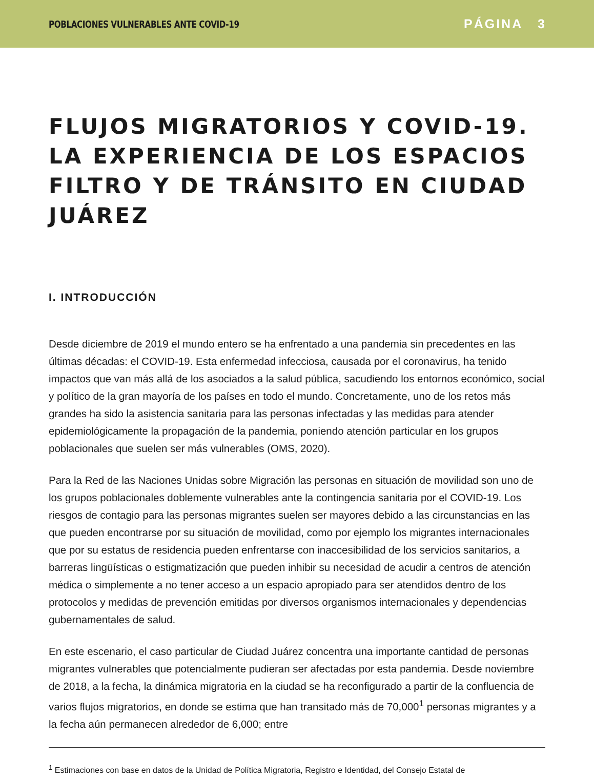POBLACIONES VULNERABLES ANTE COVID-19 PÁGINA 3
FLUJOS MIGRATORIOS Y COVID-19. LA EXPERIENCIA DE LOS ESPACIOS FILTRO Y DE TRÁNSITO EN CIUDAD JUÁREZ
I. INTRODUCCIÓN
Desde diciembre de 2019 el mundo entero se ha enfrentado a una pandemia sin precedentes en las últimas décadas: el COVID-19. Esta enfermedad infecciosa, causada por el coronavirus, ha tenido impactos que van más allá de los asociados a la salud pública, sacudiendo los entornos económico, social y político de la gran mayoría de los países en todo el mundo. Concretamente, uno de los retos más grandes ha sido la asistencia sanitaria para las personas infectadas y las medidas para atender epidemiológicamente la propagación de la pandemia, poniendo atención particular en los grupos poblacionales que suelen ser más vulnerables (OMS, 2020).
Para la Red de las Naciones Unidas sobre Migración las personas en situación de movilidad son uno de los grupos poblacionales doblemente vulnerables ante la contingencia sanitaria por el COVID-19. Los riesgos de contagio para las personas migrantes suelen ser mayores debido a las circunstancias en las que pueden encontrarse por su situación de movilidad, como por ejemplo los migrantes internacionales que por su estatus de residencia pueden enfrentarse con inaccesibilidad de los servicios sanitarios, a barreras lingüísticas o estigmatización que pueden inhibir su necesidad de acudir a centros de atención médica o simplemente a no tener acceso a un espacio apropiado para ser atendidos dentro de los protocolos y medidas de prevención emitidas por diversos organismos internacionales y dependencias gubernamentales de salud.
En este escenario, el caso particular de Ciudad Juárez concentra una importante cantidad de personas migrantes vulnerables que potencialmente pudieran ser afectadas por esta pandemia. Desde noviembre de 2018, a la fecha, la dinámica migratoria en la ciudad se ha reconfigurado a partir de la confluencia de varios flujos migratorios, en donde se estima que han transitado más de 70,000<sup>1</sup> personas migrantes y a la fecha aún permanecen alrededor de 6,000; entre
<sup>1</sup> Estimaciones con base en datos de la Unidad de Política Migratoria, Registro e Identidad, del Consejo Estatal de